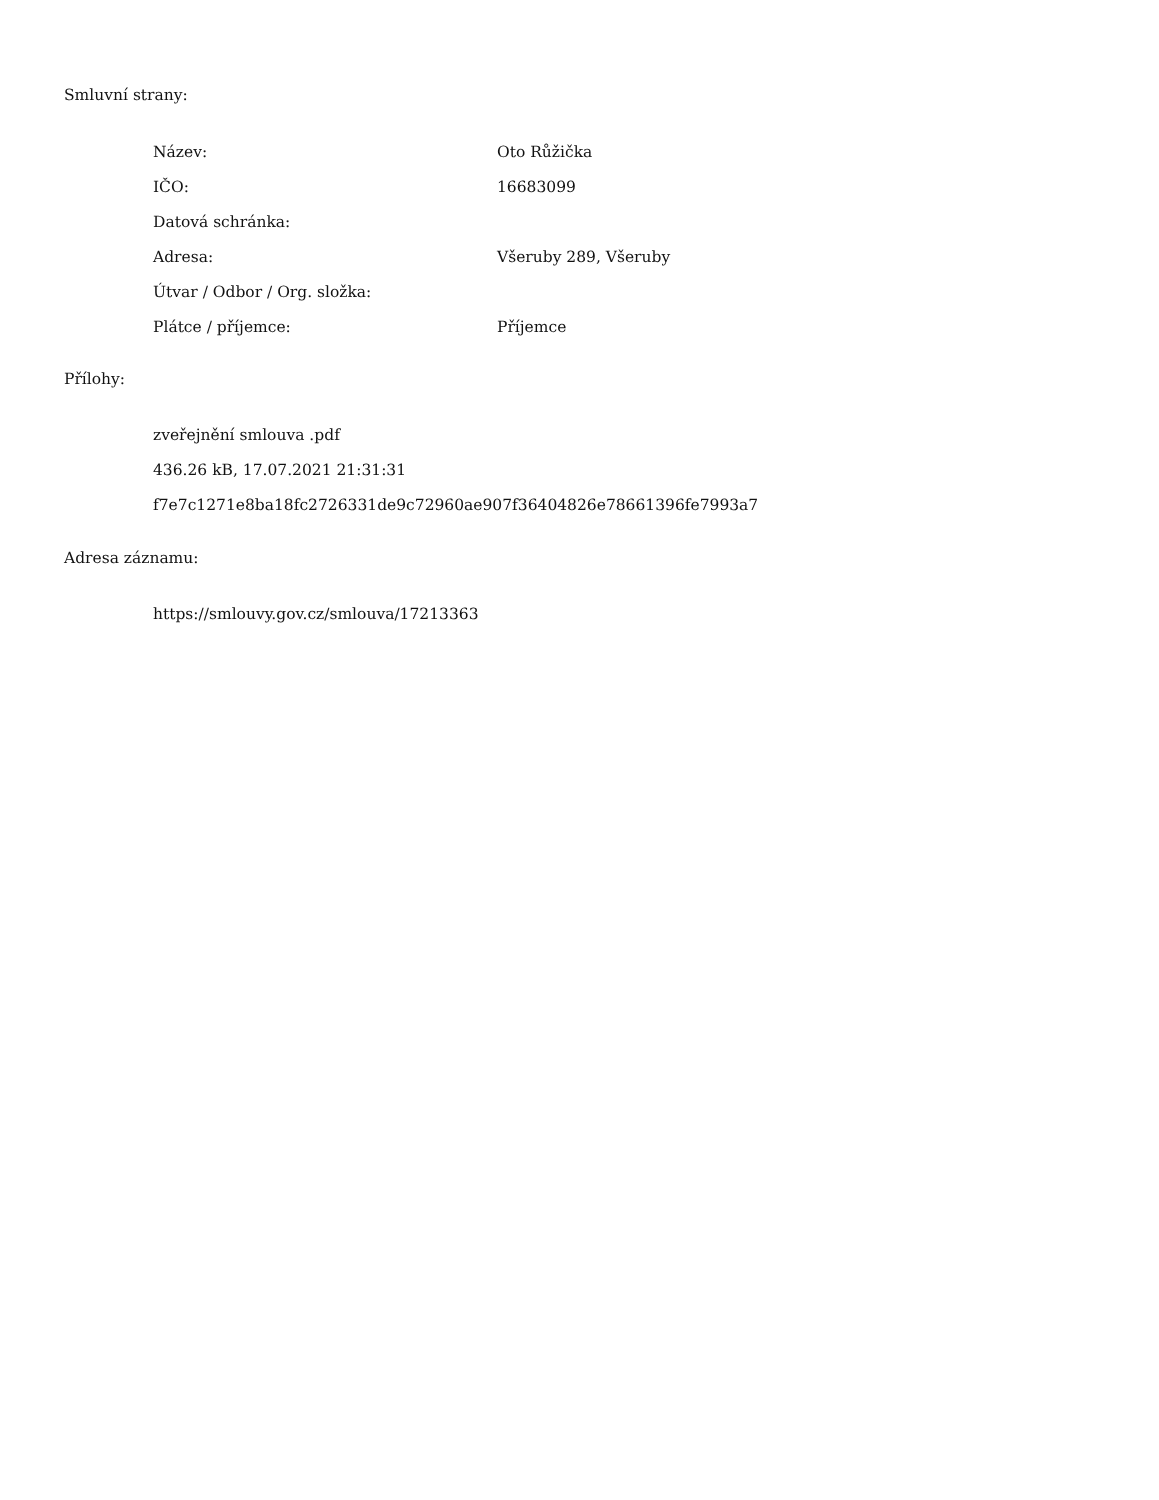Smluvní strany:
| Název: | Oto Růžička |
| IČO: | 16683099 |
| Datová schránka: | |
| Adresa: | Všeruby 289, Všeruby |
| Útvar / Odbor / Org. složka: | |
| Plátce / příjemce: | Příjemce |
Přílohy:
zveřejnění smlouva .pdf
436.26 kB, 17.07.2021 21:31:31
f7e7c1271e8ba18fc2726331de9c72960ae907f36404826e78661396fe7993a7
Adresa záznamu:
https://smlouvy.gov.cz/smlouva/17213363